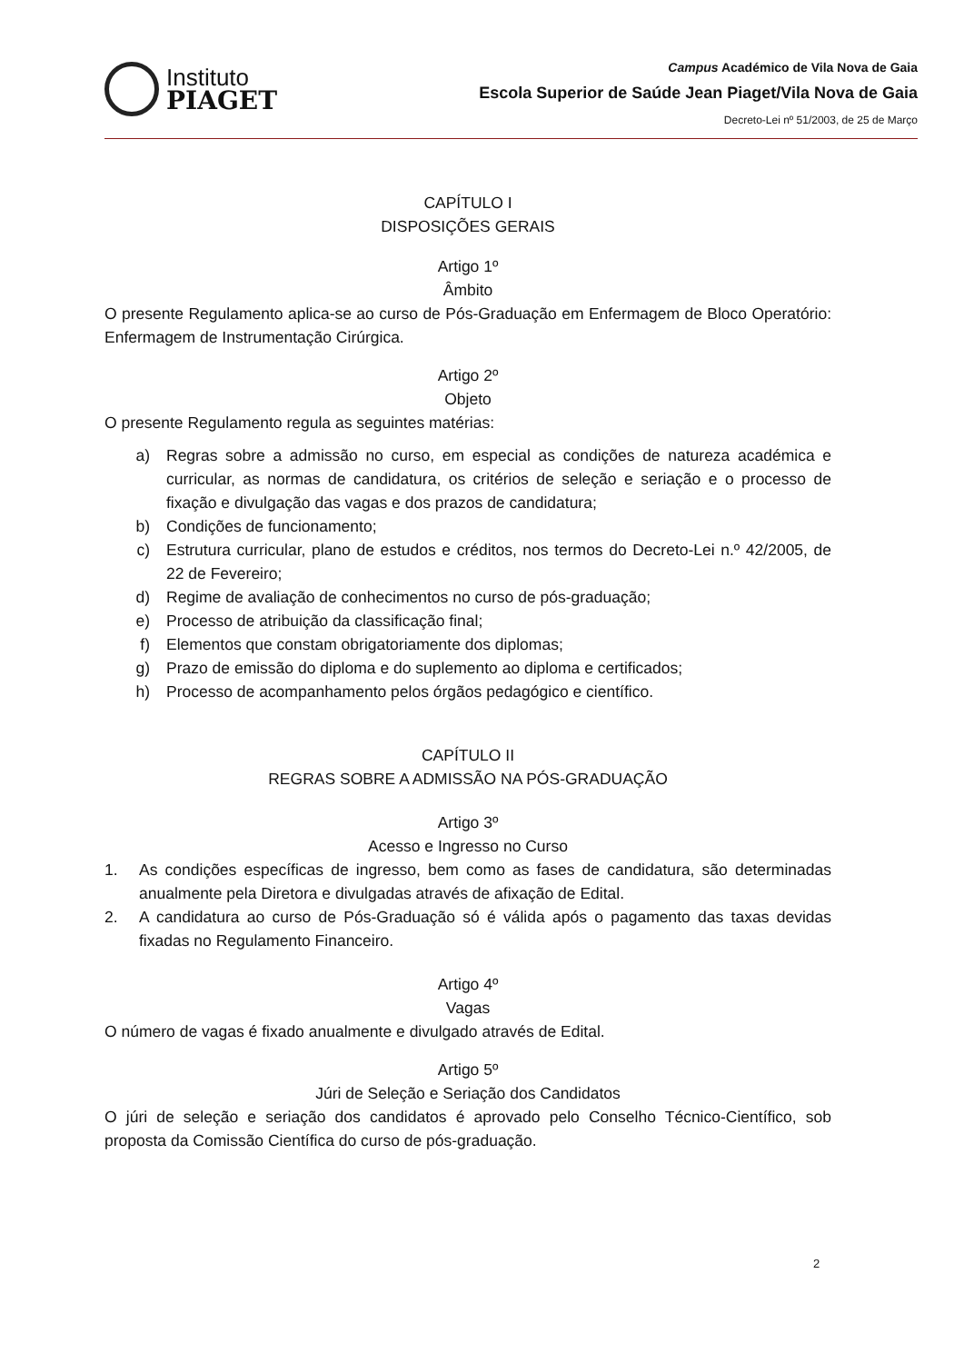Instituto
PIAGET
Campus Académico de Vila Nova de Gaia
Escola Superior de Saúde Jean Piaget/Vila Nova de Gaia
Decreto-Lei nº 51/2003, de 25 de Março
CAPÍTULO I
DISPOSIÇÕES GERAIS
Artigo 1º
Âmbito
O presente Regulamento aplica-se ao curso de Pós-Graduação em Enfermagem de Bloco Operatório: Enfermagem de Instrumentação Cirúrgica.
Artigo 2º
Objeto
O presente Regulamento regula as seguintes matérias:
a) Regras sobre a admissão no curso, em especial as condições de natureza académica e curricular, as normas de candidatura, os critérios de seleção e seriação e o processo de fixação e divulgação das vagas e dos prazos de candidatura;
b) Condições de funcionamento;
c) Estrutura curricular, plano de estudos e créditos, nos termos do Decreto-Lei n.º 42/2005, de 22 de Fevereiro;
d) Regime de avaliação de conhecimentos no curso de pós-graduação;
e) Processo de atribuição da classificação final;
f) Elementos que constam obrigatoriamente dos diplomas;
g) Prazo de emissão do diploma e do suplemento ao diploma e certificados;
h) Processo de acompanhamento pelos órgãos pedagógico e científico.
CAPÍTULO II
REGRAS SOBRE A ADMISSÃO NA PÓS-GRADUAÇÃO
Artigo 3º
Acesso e Ingresso no Curso
1. As condições específicas de ingresso, bem como as fases de candidatura, são determinadas anualmente pela Diretora e divulgadas através de afixação de Edital.
2. A candidatura ao curso de Pós-Graduação só é válida após o pagamento das taxas devidas fixadas no Regulamento Financeiro.
Artigo 4º
Vagas
O número de vagas é fixado anualmente e divulgado através de Edital.
Artigo 5º
Júri de Seleção e Seriação dos Candidatos
O júri de seleção e seriação dos candidatos é aprovado pelo Conselho Técnico-Científico, sob proposta da Comissão Científica do curso de pós-graduação.
2